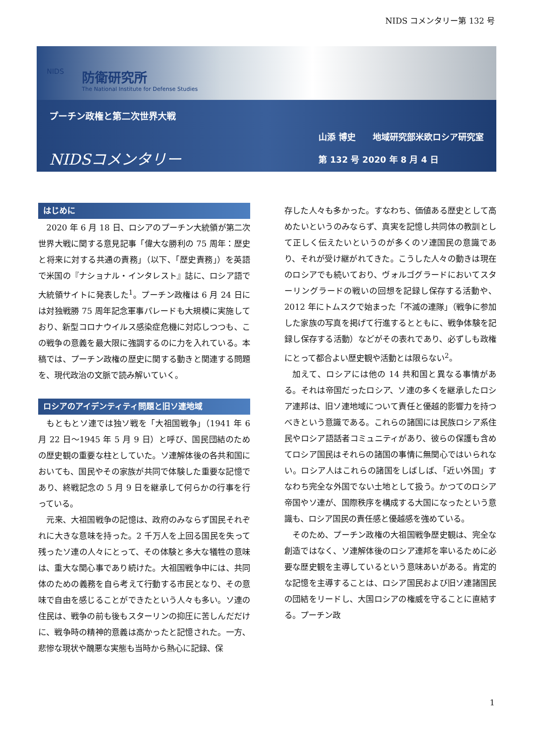NIDS コメンタリー第 132 号
NIDS
防衛研究所
The National Institute for Defense Studies
プーチン政権と第二次世界大戦
NIDSコメンタリー
山添 博史　　地域研究部米欧ロシア研究室
第 132 号 2020 年 8 月 4 日
はじめに
2020 年 6 月 18 日、ロシアのプーチン大統領が第二次世界大戦に関する意見記事「偉大な勝利の 75 周年：歴史と将来に対する共通の責務」（以下、「歴史責務」）を英語で米国の『ナショナル・インタレスト』誌に、ロシア語で大統領サイトに発表した<sup>1</sup>。プーチン政権は 6 月 24 日には対独戦勝 75 周年記念軍事パレードも大規模に実施しており、新型コロナウイルス感染症危機に対応しつつも、この戦争の意義を最大限に強調するのに力を入れている。本稿では、プーチン政権の歴史に関する動きと関連する問題を、現代政治の文脈で読み解いていく。
ロシアのアイデンティティ問題と旧ソ連地域
もともとソ連では独ソ戦を「大祖国戦争」（1941 年 6 月 22 日～1945 年 5 月 9 日）と呼び、国民団結のための歴史観の重要な柱としていた。ソ連解体後の各共和国においても、国民やその家族が共同で体験した重要な記憶であり、終戦記念の 5 月 9 日を継承して何らかの行事を行っている。
元来、大祖国戦争の記憶は、政府のみならず国民それぞれに大きな意味を持った。2 千万人を上回る国民を失って残ったソ連の人々にとって、その体験と多大な犠牲の意味は、重大な関心事であり続けた。大祖国戦争中には、共同体のための義務を自ら考えて行動する市民となり、その意味で自由を感じることができたという人々も多い。ソ連の住民は、戦争の前も後もスターリンの抑圧に苦しんだだけに、戦争時の精神的意義は高かったと記憶された。一方、悲惨な現状や醜悪な実態も当時から熱心に記録、保
存した人々も多かった。すなわち、価値ある歴史として高めたいというのみならず、真実を記憶し共同体の教訓として正しく伝えたいというのが多くのソ連国民の意識であり、それが受け継がれてきた。こうした人々の動きは現在のロシアでも続いており、ヴォルゴグラードにおいてスターリングラードの戦いの回想を記録し保存する活動や、2012 年にトムスクで始まった「不滅の連隊」（戦争に参加した家族の写真を掲げて行進するとともに、戦争体験を記録し保存する活動）などがその表れであり、必ずしも政権にとって都合よい歴史観や活動とは限らない<sup>2</sup>。
加えて、ロシアには他の 14 共和国と異なる事情がある。それは帝国だったロシア、ソ連の多くを継承したロシア連邦は、旧ソ連地域について責任と優越的影響力を持つべきという意識である。これらの諸国には民族ロシア系住民やロシア語話者コミュニティがあり、彼らの保護も含めてロシア国民はそれらの諸国の事情に無関心ではいられない。ロシア人はこれらの諸国をしばしば、「近い外国」すなわち完全な外国でない土地として扱う。かつてのロシア帝国やソ連が、国際秩序を構成する大国になったという意識も、ロシア国民の責任感と優越感を強めている。
そのため、プーチン政権の大祖国戦争歴史観は、完全な創造ではなく、ソ連解体後のロシア連邦を率いるために必要な歴史観を主導しているという意味あいがある。肯定的な記憶を主導することは、ロシア国民および旧ソ連諸国民の団結をリードし、大国ロシアの権威を守ることに直結する。プーチン政
1